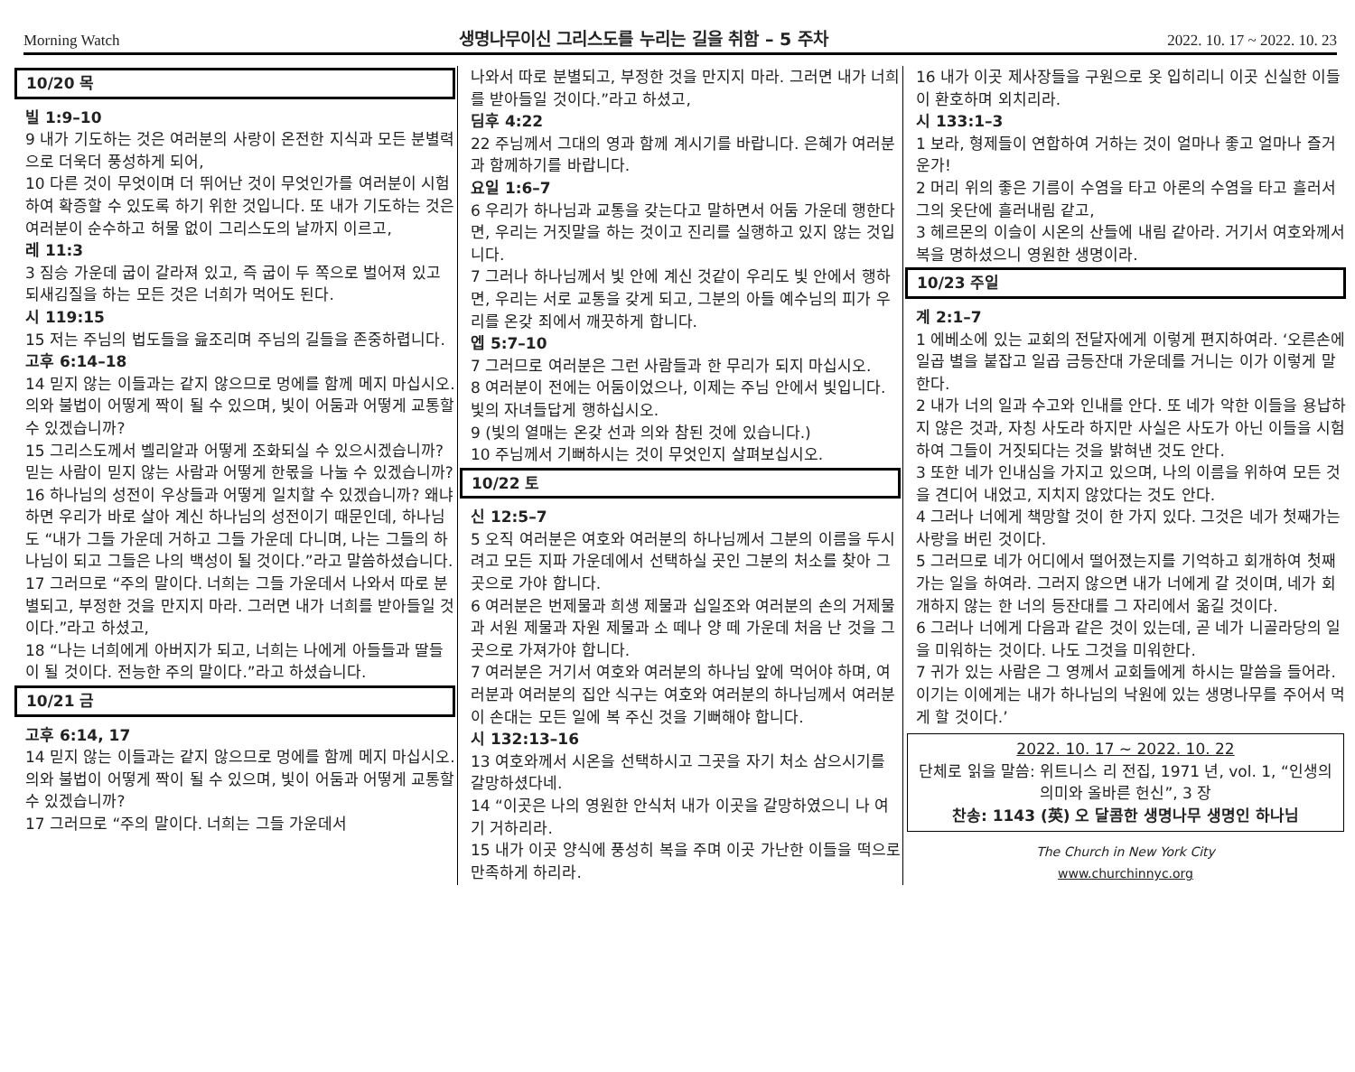Morning Watch 생명나무이신 그리스도를 누리는 길을 취함 – 5 주차 2022. 10. 17 ~ 2022. 10. 23
10/20 목
빌 1:9–10
9 내가 기도하는 것은 여러분의 사랑이 온전한 지식과 모든 분별력으로 더욱더 풍성하게 되어,
10 다른 것이 무엇이며 더 뛰어난 것이 무엇인가를 여러분이 시험하여 확증할 수 있도록 하기 위한 것입니다. 또 내가 기도하는 것은 여러분이 순수하고 허물 없이 그리스도의 날까지 이르고,
레 11:3
3 짐승 가운데 굽이 갈라져 있고, 즉 굽이 두 쪽으로 벌어져 있고 되새김질을 하는 모든 것은 너희가 먹어도 된다.
시 119:15
15 저는 주님의 법도들을 읊조리며 주님의 길들을 존중하렵니다.
고후 6:14–18
14 믿지 않는 이들과는 같지 않으므로 멍에를 함께 메지 마십시오. 의와 불법이 어떻게 짝이 될 수 있으며, 빛이 어둠과 어떻게 교통할 수 있겠습니까?
15 그리스도께서 벨리알과 어떻게 조화되실 수 있으시겠습니까? 믿는 사람이 믿지 않는 사람과 어떻게 한몫을 나눌 수 있겠습니까?
16 하나님의 성전이 우상들과 어떻게 일치할 수 있겠습니까? 왜냐하면 우리가 바로 살아 계신 하나님의 성전이기 때문인데, 하나님도 “내가 그들 가운데 거하고 그들 가운데 다니며, 나는 그들의 하나님이 되고 그들은 나의 백성이 될 것이다.”라고 말씀하셨습니다.
17 그러므로 “주의 말이다. 너희는 그들 가운데서 나와서 따로 분별되고, 부정한 것을 만지지 마라. 그러면 내가 너희를 받아들일 것이다.”라고 하셨고,
18 “나는 너희에게 아버지가 되고, 너희는 나에게 아들들과 딸들이 될 것이다. 전능한 주의 말이다.”라고 하셨습니다.
10/21 금
고후 6:14, 17
14 믿지 않는 이들과는 같지 않으므로 멍에를 함께 메지 마십시오. 의와 불법이 어떻게 짝이 될 수 있으며, 빛이 어둠과 어떻게 교통할 수 있겠습니까?
17 그러므로 “주의 말이다. 너희는 그들 가운데서
나와서 따로 분별되고, 부정한 것을 만지지 마라. 그러면 내가 너희를 받아들일 것이다.”라고 하셨고,
딤후 4:22
22 주님께서 그대의 영과 함께 계시기를 바랍니다. 은혜가 여러분과 함께하기를 바랍니다.
요일 1:6–7
6 우리가 하나님과 교통을 갖는다고 말하면서 어둠 가운데 행한다면, 우리는 거짓말을 하는 것이고 진리를 실행하고 있지 않는 것입니다.
7 그러나 하나님께서 빛 안에 계신 것같이 우리도 빛 안에서 행하면, 우리는 서로 교통을 갖게 되고, 그분의 아들 예수님의 피가 우리를 온갖 죄에서 깨끗하게 합니다.
엡 5:7–10
7 그러므로 여러분은 그런 사람들과 한 무리가 되지 마십시오.
8 여러분이 전에는 어둠이었으나, 이제는 주님 안에서 빛입니다. 빛의 자녀들답게 행하십시오.
9 (빛의 열매는 온갖 선과 의와 참된 것에 있습니다.)
10 주님께서 기뻐하시는 것이 무엇인지 살펴보십시오.
10/22 토
신 12:5–7
5 오직 여러분은 여호와 여러분의 하나님께서 그분의 이름을 두시려고 모든 지파 가운데에서 선택하실 곳인 그분의 처소를 찾아 그곳으로 가야 합니다.
6 여러분은 번제물과 희생 제물과 십일조와 여러분의 손의 거제물과 서원 제물과 자원 제물과 소 떼나 양 떼 가운데 처음 난 것을 그곳으로 가져가야 합니다.
7 여러분은 거기서 여호와 여러분의 하나님 앞에 먹어야 하며, 여러분과 여러분의 집안 식구는 여호와 여러분의 하나님께서 여러분이 손대는 모든 일에 복 주신 것을 기뻐해야 합니다.
시 132:13–16
13 여호와께서 시온을 선택하시고 그곳을 자기 처소 삼으시기를 갈망하셨다네.
14 “이곳은 나의 영원한 안식처 내가 이곳을 갈망하였으니 나 여기 거하리라.
15 내가 이곳 양식에 풍성히 복을 주며 이곳 가난한 이들을 떡으로 만족하게 하리라.
16 내가 이곳 제사장들을 구원으로 옷 입히리니 이곳 신실한 이들이 환호하며 외치리라.
시 133:1–3
1 보라, 형제들이 연합하여 거하는 것이 얼마나 좋고 얼마나 즐거운가!
2 머리 위의 좋은 기름이 수염을 타고 아론의 수염을 타고 흘러서 그의 옷단에 흘러내림 같고,
3 헤르몬의 이슬이 시온의 산들에 내림 같아라. 거기서 여호와께서 복을 명하셨으니 영원한 생명이라.
10/23 주일
계 2:1–7
1 에베소에 있는 교회의 전달자에게 이렇게 편지하여라. ‘오른손에 일곱 별을 붙잡고 일곱 금등잔대 가운데를 거니는 이가 이렇게 말한다.
2 내가 너의 일과 수고와 인내를 안다. 또 네가 악한 이들을 용납하지 않은 것과, 자칭 사도라 하지만 사실은 사도가 아닌 이들을 시험하여 그들이 거짓되다는 것을 밝혀낸 것도 안다.
3 또한 네가 인내심을 가지고 있으며, 나의 이름을 위하여 모든 것을 견디어 내었고, 지치지 않았다는 것도 안다.
4 그러나 너에게 책망할 것이 한 가지 있다. 그것은 네가 첫째가는 사랑을 버린 것이다.
5 그러므로 네가 어디에서 떨어졌는지를 기억하고 회개하여 첫째가는 일을 하여라. 그러지 않으면 내가 너에게 갈 것이며, 네가 회개하지 않는 한 너의 등잔대를 그 자리에서 옮길 것이다.
6 그러나 너에게 다음과 같은 것이 있는데, 곧 네가 니골라당의 일을 미워하는 것이다. 나도 그것을 미워한다.
7 귀가 있는 사람은 그 영께서 교회들에게 하시는 말씀을 들어라. 이기는 이에게는 내가 하나님의 낙원에 있는 생명나무를 주어서 먹게 할 것이다.’
2022. 10. 17 ~ 2022. 10. 22
단체로 읽을 말씀: 위트니스 리 전집, 1971 년, vol. 1, “인생의 의미와 올바른 헌신”, 3 장
찬송: 1143 (英) 오 달콤한 생명나무 생명인 하나님
The Church in New York City
www.churchinnyc.org